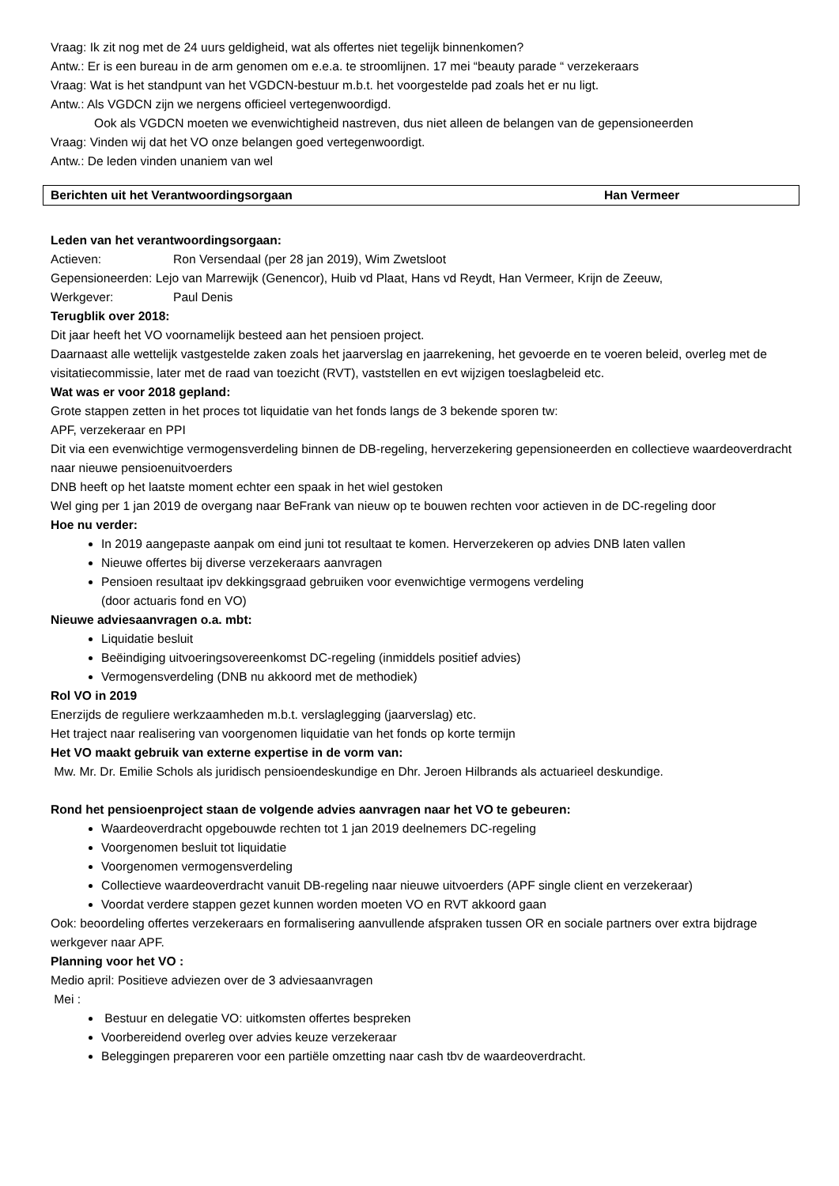Vraag: Ik zit nog met de 24 uurs geldigheid, wat als offertes niet tegelijk binnenkomen?
Antw.: Er is een bureau in de arm genomen om e.e.a. te stroomlijnen. 17 mei “beauty parade “ verzekeraars
Vraag: Wat is het standpunt van het VGDCN-bestuur m.b.t. het voorgestelde pad zoals het er nu ligt.
Antw.: Als VGDCN zijn we nergens officieel vertegenwoordigd.
Ook als VGDCN moeten we evenwichtigheid nastreven, dus niet alleen de belangen van de gepensioneerden
Vraag: Vinden wij dat het VO onze belangen goed vertegenwoordigt.
Antw.: De leden vinden unaniem van wel
Berichten uit het Verantwoordingsorgaan Han Vermeer
Leden van het verantwoordingsorgaan:
Actieven: Ron Versendaal (per 28 jan 2019), Wim Zwetsloot
Gepensioneerden: Lejo van Marrewijk (Genencor), Huib vd Plaat, Hans vd Reydt, Han Vermeer, Krijn de Zeeuw,
Werkgever: Paul Denis
Terugblik over 2018:
Dit jaar heeft het VO voornamelijk besteed aan het pensioen project.
Daarnaast alle wettelijk vastgestelde zaken zoals het jaarverslag en jaarrekening, het gevoerde en te voeren beleid, overleg met de visitatiecommissie, later met de raad van toezicht (RVT), vaststellen en evt wijzigen toeslagbeleid etc.
Wat was er voor 2018 gepland:
Grote stappen zetten in het proces tot liquidatie van het fonds langs de 3 bekende sporen tw:
APF, verzekeraar en PPI
Dit via een evenwichtige vermogensverdeling binnen de DB-regeling, herverzekering gepensioneerden en collectieve waardeoverdracht naar nieuwe pensioenuitvoerders
DNB heeft op het laatste moment echter een spaak in het wiel gestoken
Wel ging per 1 jan 2019 de overgang naar BeFrank van nieuw op te bouwen rechten voor actieven in de DC-regeling door
Hoe nu verder:
In 2019 aangepaste aanpak om eind juni tot resultaat te komen. Herverzekeren op advies DNB laten vallen
Nieuwe offertes bij diverse verzekeraars aanvragen
Pensioen resultaat ipv dekkingsgraad gebruiken voor evenwichtige vermogens verdeling
(door actuaris fond en VO)
Nieuwe adviesaanvragen o.a. mbt:
Liquidatie besluit
Beëindiging uitvoeringsovereenkomst DC-regeling (inmiddels positief advies)
Vermogensverdeling (DNB nu akkoord met de methodiek)
Rol VO in 2019
Enerzijds de reguliere werkzaamheden m.b.t. verslaglegging (jaarverslag) etc.
Het traject naar realisering van voorgenomen liquidatie van het fonds op korte termijn
Het VO maakt gebruik van externe expertise in de vorm van:
Mw. Mr. Dr. Emilie Schols als juridisch pensioendeskundige en Dhr. Jeroen Hilbrands als actuarieel deskundige.
Rond het pensioenproject staan de volgende advies aanvragen naar het VO te gebeuren:
Waardeoverdracht opgebouwde rechten tot 1 jan 2019 deelnemers DC-regeling
Voorgenomen besluit tot liquidatie
Voorgenomen vermogensverdeling
Collectieve waardeoverdracht vanuit DB-regeling naar nieuwe uitvoerders (APF single client en verzekeraar)
Voordat verdere stappen gezet kunnen worden moeten VO en RVT akkoord gaan
Ook: beoordeling offertes verzekeraars en formalisering aanvullende afspraken tussen OR en sociale partners over extra bijdrage werkgever naar APF.
Planning voor het VO :
Medio april: Positieve adviezen over de 3 adviesaanvragen
Mei :
Bestuur en delegatie VO: uitkomsten offertes bespreken
Voorbereidend overleg over advies keuze verzekeraar
Beleggingen prepareren voor een partiële omzetting naar cash tbv de waardeoverdracht.